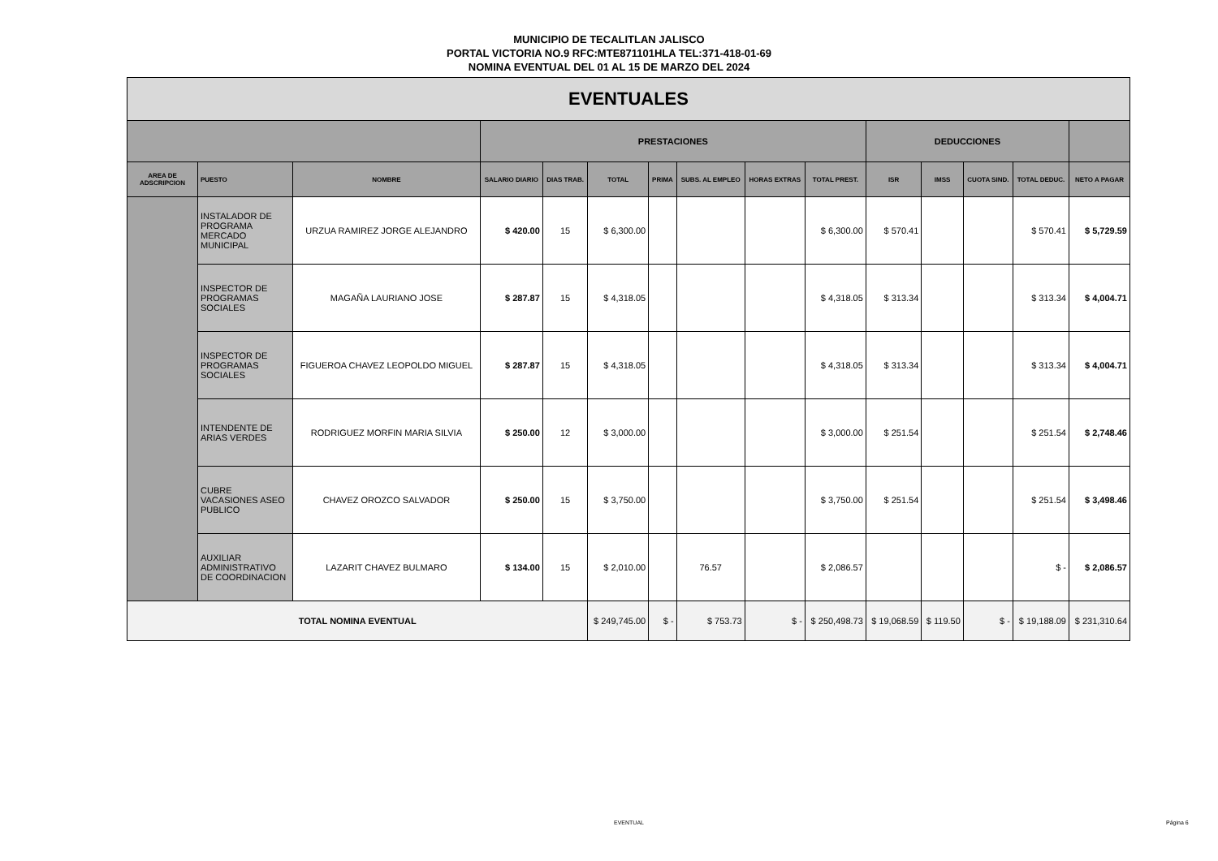MUNICIPIO DE TECALITLAN JALISCO
PORTAL VICTORIA NO.9 RFC:MTE871101HLA TEL:371-418-01-69
NOMINA EVENTUAL DEL 01 AL 15 DE MARZO DEL 2024
| EVENTUALES | | | | | | | | | | | | | | |
| --- | --- | --- | --- | --- | --- | --- | --- | --- | --- | --- | --- | --- | --- | --- |
| | | | PRESTACIONES | | | | | | | DEDUCCIONES | | | | |
| AREA DE ADSCRIPCION | PUESTO | NOMBRE | SALARIO DIARIO | DIAS TRAB. | TOTAL | PRIMA | SUBS. AL EMPLEO | HORAS EXTRAS | TOTAL PREST. | ISR | IMSS | CUOTA SIND. | TOTAL DEDUC. | NETO A PAGAR |
| | INSTALADOR DE PROGRAMA MERCADO MUNICIPAL | URZUA RAMIREZ JORGE ALEJANDRO | $ 420.00 | 15 | $ 6,300.00 | | | | $ 6,300.00 | $ 570.41 | | | $ 570.41 | $ 5,729.59 |
| | INSPECTOR DE PROGRAMAS SOCIALES | MAGAÑA LAURIANO JOSE | $ 287.87 | 15 | $ 4,318.05 | | | | $ 4,318.05 | $ 313.34 | | | $ 313.34 | $ 4,004.71 |
| | INSPECTOR DE PROGRAMAS SOCIALES | FIGUEROA CHAVEZ LEOPOLDO MIGUEL | $ 287.87 | 15 | $ 4,318.05 | | | | $ 4,318.05 | $ 313.34 | | | $ 313.34 | $ 4,004.71 |
| | INTENDENTE DE ARIAS VERDES | RODRIGUEZ MORFIN MARIA SILVIA | $ 250.00 | 12 | $ 3,000.00 | | | | $ 3,000.00 | $ 251.54 | | | $ 251.54 | $ 2,748.46 |
| | CUBRE VACASIONES ASEO PUBLICO | CHAVEZ OROZCO SALVADOR | $ 250.00 | 15 | $ 3,750.00 | | | | $ 3,750.00 | $ 251.54 | | | $ 251.54 | $ 3,498.46 |
| | AUXILIAR ADMINISTRATIVO DE COORDINACION | LAZARIT CHAVEZ BULMARO | $ 134.00 | 15 | $ 2,010.00 | | 76.57 | | $ 2,086.57 | | | | $ - | $ 2,086.57 |
| TOTAL NOMINA EVENTUAL | | | | | $ 249,745.00 | $ - | $ 753.73 | $ - | $ 250,498.73 | $ 19,068.59 | $ 119.50 | $ - | $ 19,188.09 | $ 231,310.64 |
EVENTUAL Página 6